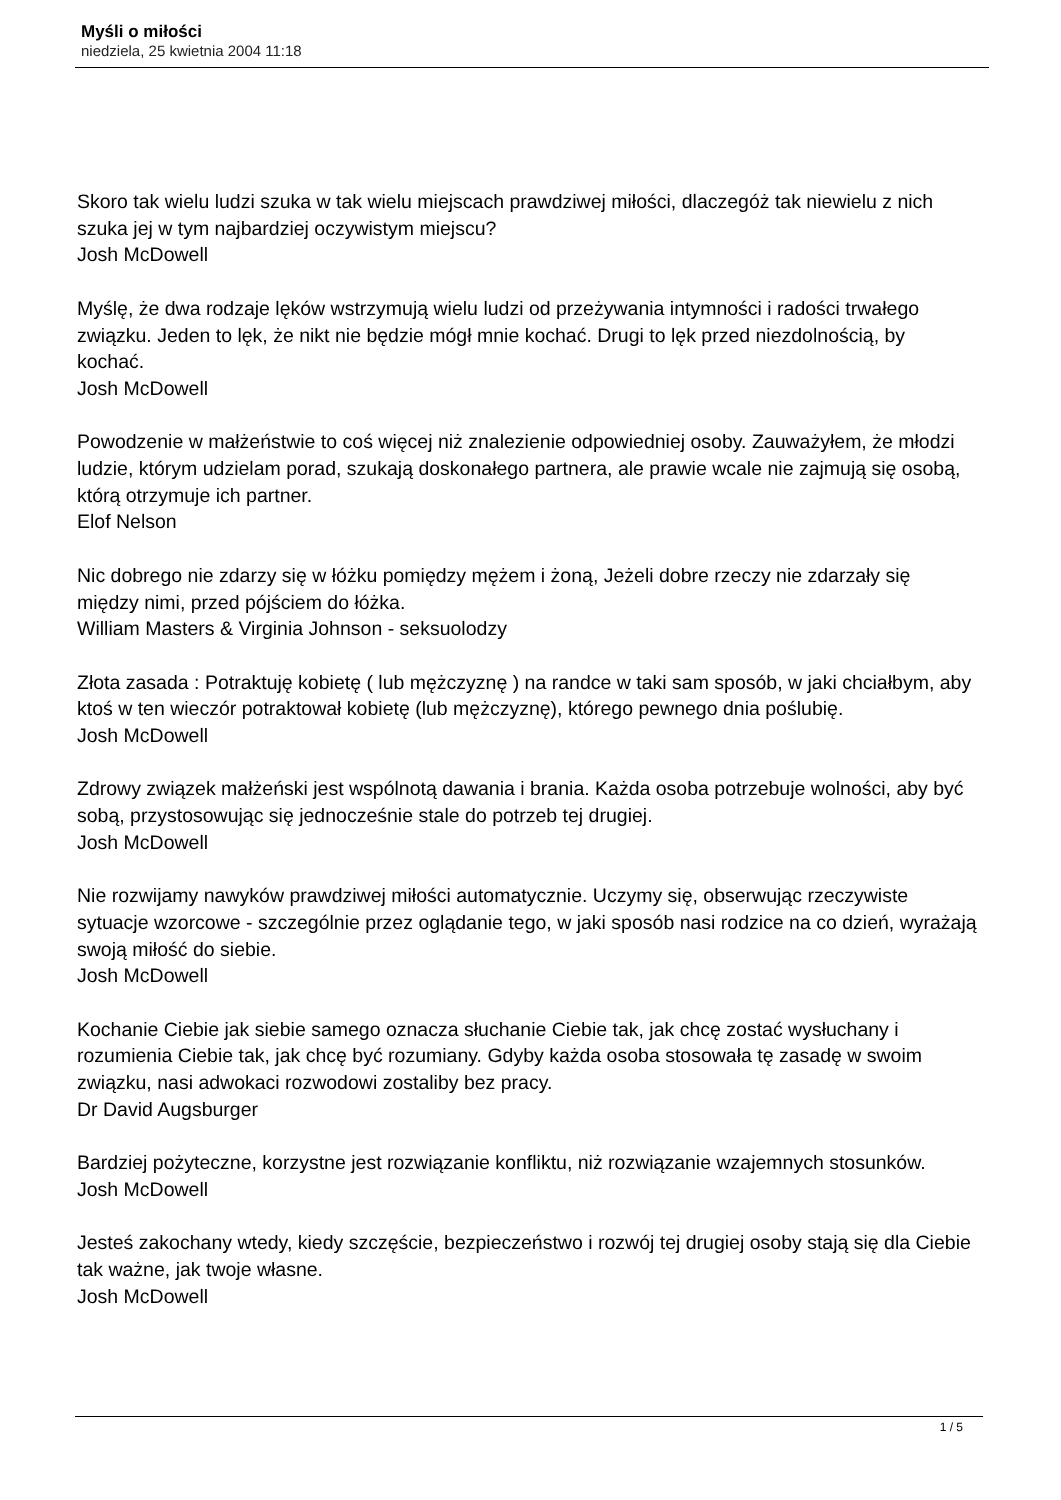Myśli o miłości
niedziela, 25 kwietnia 2004 11:18
Skoro tak wielu ludzi szuka w tak wielu miejscach prawdziwej miłości, dlaczegóż tak niewielu z nich szuka jej w tym najbardziej oczywistym miejscu?
Josh McDowell
Myślę, że dwa rodzaje lęków wstrzymują wielu ludzi od przeżywania intymności i radości trwałego związku. Jeden to lęk, że nikt nie będzie mógł mnie kochać. Drugi to lęk przed niezdolnością, by kochać.
Josh McDowell
Powodzenie w małżeństwie to coś więcej niż znalezienie odpowiedniej osoby. Zauważyłem, że młodzi ludzie, którym udzielam porad, szukają doskonałego partnera, ale prawie wcale nie zajmują się osobą, którą otrzymuje ich partner.
Elof Nelson
Nic dobrego nie zdarzy się w łóżku pomiędzy mężem i żoną, Jeżeli dobre rzeczy nie zdarzały się między nimi, przed pójściem do łóżka.
William Masters & Virginia Johnson - seksuolodzy
Złota zasada : Potraktuję kobietę ( lub mężczyznę ) na randce w taki sam sposób, w jaki chciałbym, aby ktoś w ten wieczór potraktował kobietę (lub mężczyznę), którego pewnego dnia poślubię.
Josh McDowell
Zdrowy związek małżeński jest wspólnotą dawania i brania. Każda osoba potrzebuje wolności, aby być sobą, przystosowując się jednocześnie stale do potrzeb tej drugiej.
Josh McDowell
Nie rozwijamy nawyków prawdziwej miłości automatycznie. Uczymy się, obserwując rzeczywiste sytuacje wzorcowe - szczególnie przez oglądanie tego, w jaki sposób nasi rodzice na co dzień, wyrażają swoją miłość do siebie.
Josh McDowell
Kochanie Ciebie jak siebie samego oznacza słuchanie Ciebie tak, jak chcę zostać wysłuchany i rozumienia Ciebie tak, jak chcę być rozumiany. Gdyby każda osoba stosowała tę zasadę w swoim związku, nasi adwokaci rozwodowi zostaliby bez pracy.
Dr David Augsburger
Bardziej pożyteczne, korzystne jest rozwiązanie konfliktu, niż rozwiązanie wzajemnych stosunków.
Josh McDowell
Jesteś zakochany wtedy, kiedy szczęście, bezpieczeństwo i rozwój tej drugiej osoby stają się dla Ciebie tak ważne, jak twoje własne.
Josh McDowell
1 / 5